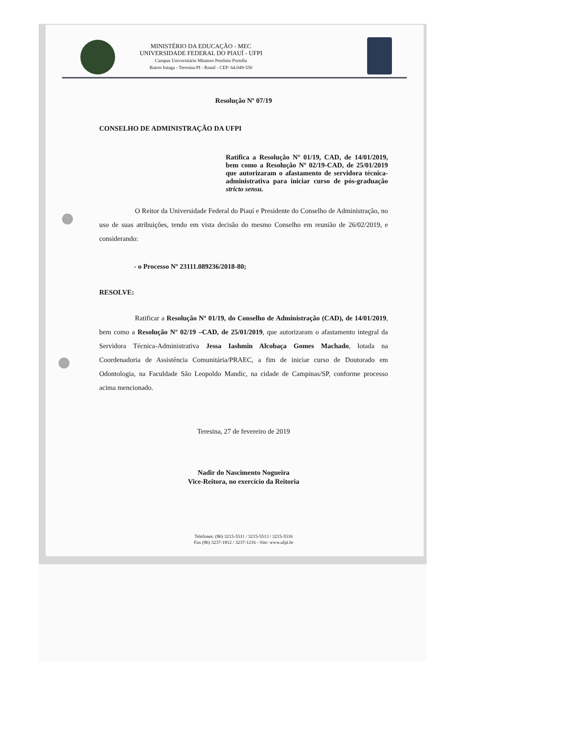MINISTÉRIO DA EDUCAÇÃO - MEC
UNIVERSIDADE FEDERAL DO PIAUÍ - UFPI
Campus Universitário Ministro Petrônio Portella
Bairro Ininga - Teresina-PI - Brasil - CEP: 64.049-550
Resolução Nº 07/19
CONSELHO DE ADMINISTRAÇÃO DA UFPI
Ratifica a Resolução Nº 01/19, CAD, de 14/01/2019, bem como a Resolução Nº 02/19-CAD, de 25/01/2019 que autorizaram o afastamento de servidora técnica-administrativa para iniciar curso de pós-graduação stricto sensu.
O Reitor da Universidade Federal do Piauí e Presidente do Conselho de Administração, no uso de suas atribuições, tendo em vista decisão do mesmo Conselho em reunião de 26/02/2019, e considerando:
- o Processo Nº 23111.089236/2018-80;
RESOLVE:
Ratificar a Resolução Nº 01/19, do Conselho de Administração (CAD), de 14/01/2019, bem como a Resolução Nº 02/19 –CAD, de 25/01/2019, que autorizaram o afastamento integral da Servidora Técnica-Administrativa Jessa Iashmin Alcobaça Gomes Machado, lotada na Coordenadoria de Assistência Comunitária/PRAEC, a fim de iniciar curso de Doutorado em Odontologia, na Faculdade São Leopoldo Mandic, na cidade de Campinas/SP, conforme processo acima mencionado.
Teresina, 27 de fevereiro de 2019
Nadir do Nascimento Nogueira
Vice-Reitora, no exercício da Reitoria
Telefones: (86) 3215-5511 / 3215-5513 / 3215-5516
Fax (86) 3237-1812 / 3237-1216 - Site: www.ufpi.br